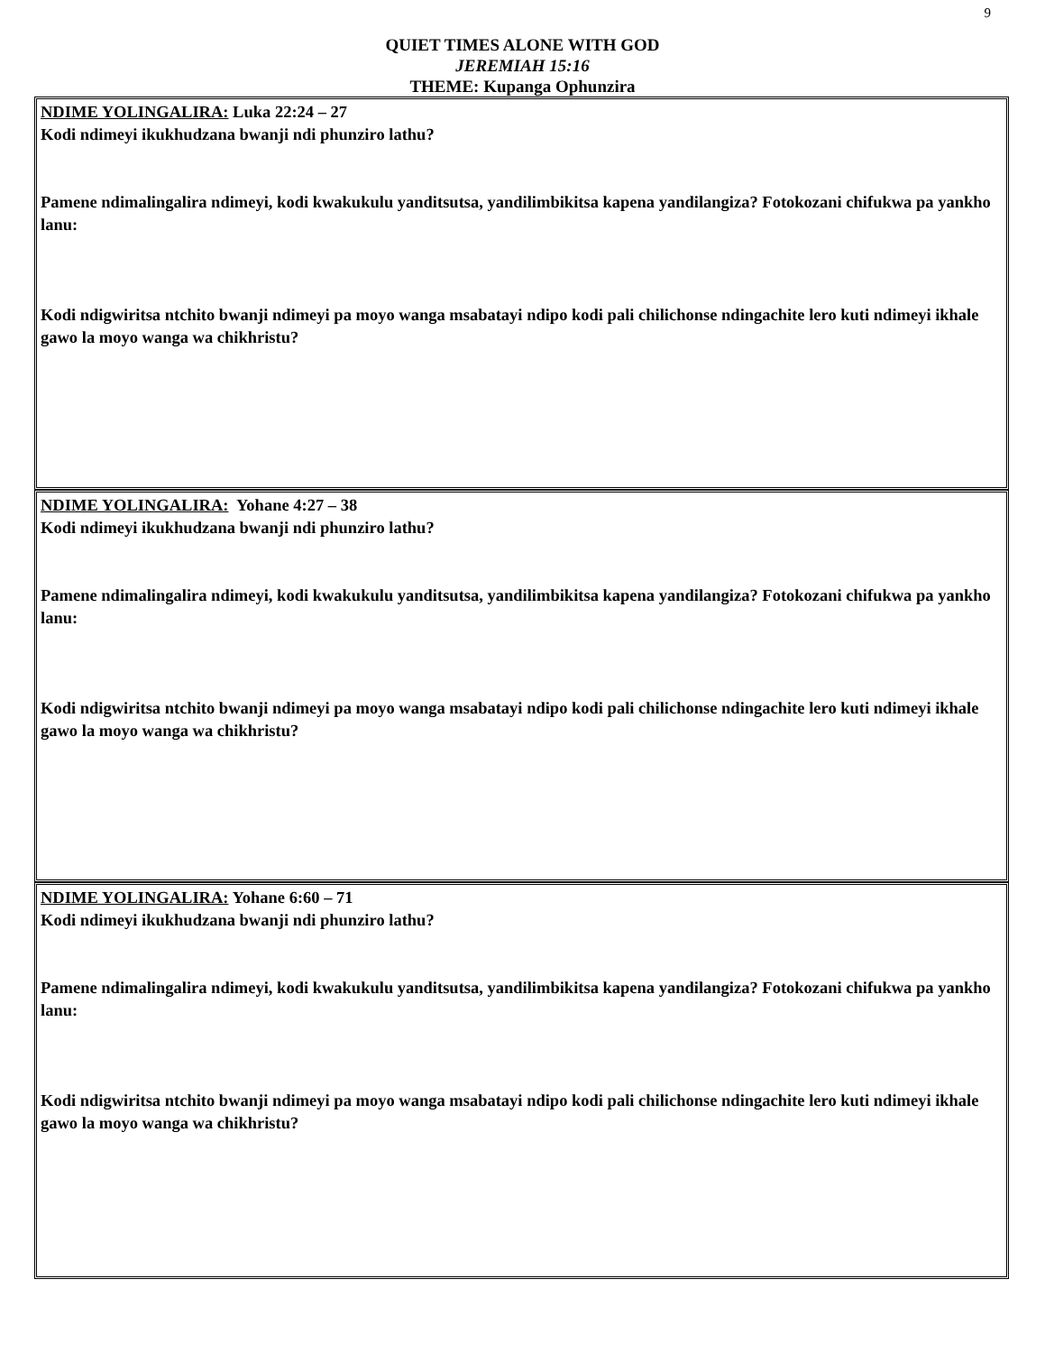9
QUIET TIMES ALONE WITH GOD
JEREMIAH 15:16
THEME: Kupanga Ophunzira
NDIME YOLINGALIRA: Luka 22:24 – 27
Kodi ndimeyi ikukhudzana bwanji ndi phunziro lathu?
Pamene ndimalingalira ndimeyi, kodi kwakukulu yanditsutsa, yandilimbikitsa kapena yandilangiza? Fotokozani chifukwa pa yankho lanu:
Kodi ndigwiritsa ntchito bwanji ndimeyi pa moyo wanga msabatayi ndipo kodi pali chilichonse ndingachite lero kuti ndimeyi ikhale gawo la moyo wanga wa chikhristu?
NDIME YOLINGALIRA: Yohane 4:27 – 38
Kodi ndimeyi ikukhudzana bwanji ndi phunziro lathu?
Pamene ndimalingalira ndimeyi, kodi kwakukulu yanditsutsa, yandilimbikitsa kapena yandilangiza? Fotokozani chifukwa pa yankho lanu:
Kodi ndigwiritsa ntchito bwanji ndimeyi pa moyo wanga msabatayi ndipo kodi pali chilichonse ndingachite lero kuti ndimeyi ikhale gawo la moyo wanga wa chikhristu?
NDIME YOLINGALIRA: Yohane 6:60 – 71
Kodi ndimeyi ikukhudzana bwanji ndi phunziro lathu?
Pamene ndimalingalira ndimeyi, kodi kwakukulu yanditsutsa, yandilimbikitsa kapena yandilangiza? Fotokozani chifukwa pa yankho lanu:
Kodi ndigwiritsa ntchito bwanji ndimeyi pa moyo wanga msabatayi ndipo kodi pali chilichonse ndingachite lero kuti ndimeyi ikhale gawo la moyo wanga wa chikhristu?